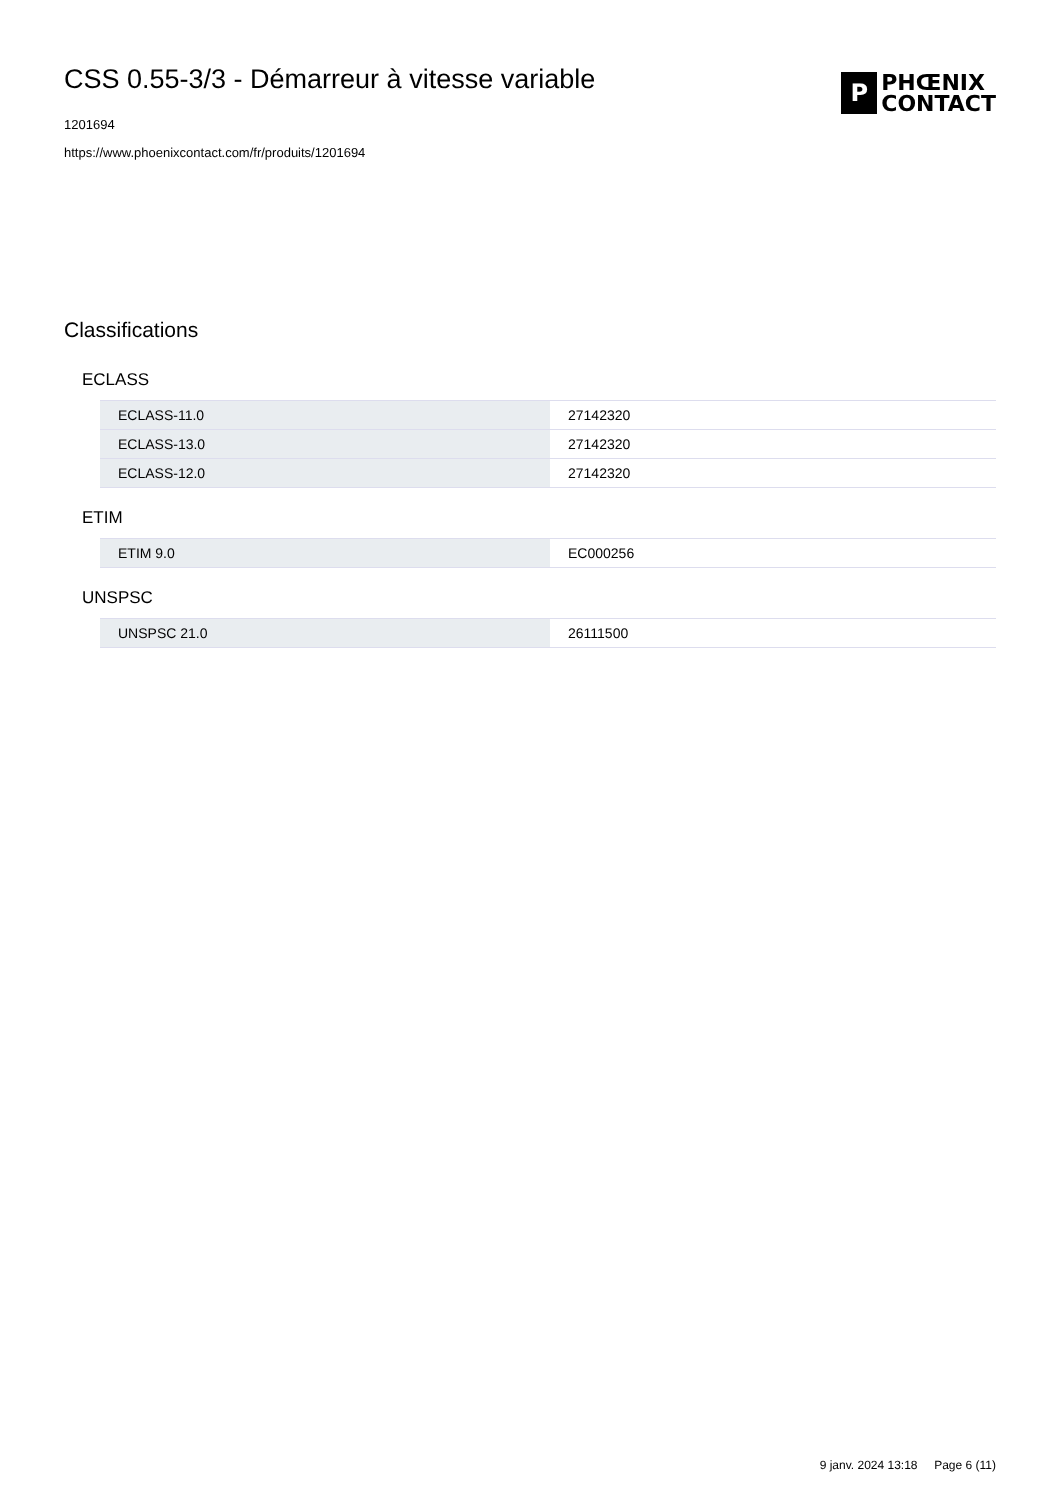CSS 0.55-3/3 - Démarreur à vitesse variable
1201694
https://www.phoenixcontact.com/fr/produits/1201694
P
PHŒNIX
CONTACT
Classifications
ECLASS
| ECLASS-11.0 | 27142320 |
| ECLASS-13.0 | 27142320 |
| ECLASS-12.0 | 27142320 |
ETIM
| ETIM 9.0 | EC000256 |
UNSPSC
| UNSPSC 21.0 | 26111500 |
9 janv. 2024 13:18 Page 6 (11)